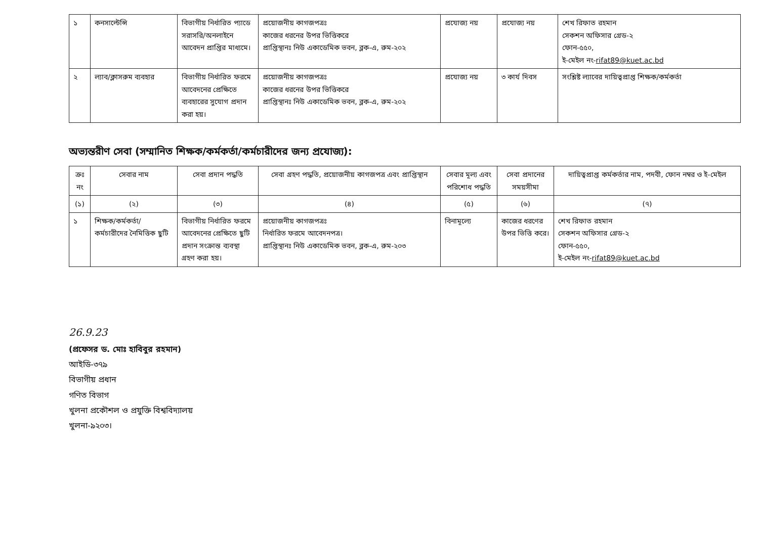| ১ | কনসাল্টেন্সি | বিভাগীয় নির্ধারিত প্যাডে সরাসরি/অনলাইনে আবেদন প্রাপ্তির মাধ্যমে। | প্রয়োজনীয় কাগজপত্রঃ কাজের ধরনের উপর ভিত্তিকরে প্রাপ্তিস্থানঃ নিউ একাডেমিক ভবন, ব্লক-এ, রুম-২০২ | প্রযোজ্য নয় | প্রযোজ্য নয় | শেখ রিফাত রহমান সেকশন অফিসার গ্রেড-২ ফোন-৫৫০, ই-মেইল নং- rifat89@kuet.ac.bd |
| ২ | ল্যাব/ক্লাসরুম ব্যবহার | বিভাগীয় নির্ধারিত ফরমে আবেদনের প্রেক্ষিতে ব্যবহারের সুযোগ প্রদান করা হয়। | প্রয়োজনীয় কাগজপত্রঃ কাজের ধরনের উপর ভিত্তিকরে প্রাপ্তিস্থানঃ নিউ একাডেমিক ভবন, ব্লক-এ, রুম-২০২ | প্রযোজ্য নয় | ৩ কার্য দিবস | সংশ্লিষ্ট ল্যাবের দায়িত্বপ্রাপ্ত শিক্ষক/কর্মকর্তা |
অভ্যন্তরীণ সেবা (সম্মানিত শিক্ষক/কর্মকর্তা/কর্মচারীদের জন্য প্রযোজ্য):
| ক্রঃ নং | সেবার নাম | সেবা প্রদান পদ্ধতি | সেবা গ্রহণ পদ্ধতি, প্রয়োজনীয় কাগজপত্র এবং প্রাপ্তিস্থান | সেবার মূল্য এবং পরিশোধ পদ্ধতি | সেবা প্রদানের সময়সীমা | দায়িত্বপ্রাপ্ত কর্মকর্তার নাম, পদবী, ফোন নম্বর ও ই-মেইল |
| --- | --- | --- | --- | --- | --- | --- |
| (১) | (২) | (৩) | (৪) | (৫) | (৬) | (৭) |
| ১ | শিক্ষক/কর্মকর্তা/ কর্মচারীদের নৈমিত্তিক ছুটি | বিভাগীয় নির্ধারিত ফরমে আবেদনের প্রেক্ষিতে ছুটি প্রদান সংক্রান্ত ব্যবস্থা গ্রহণ করা হয়। | প্রয়োজনীয় কাগজপত্রঃ নির্ধারিত ফরমে আবেদনপত্র। প্রাপ্তিস্থানঃ নিউ একাডেমিক ভবন, ব্লক-এ, রুম-২০৩ | বিনামূল্যে | কাজের ধরণের উপর ভিত্তি করে। | শেখ রিফাত রহমান সেকশন অফিসার গ্রেড-২ ফোন-৫৫০, ই-মেইল নং- rifat89@kuet.ac.bd |
26.9.23
(প্রফেসর ড. মোঃ হাবিবুর রহমান)
আইডি-৩৭৯
বিভাগীয় প্রধান
গণিত বিভাগ
খুলনা প্রকৌশল ও প্রযুক্তি বিশ্ববিদ্যালয়
খুলনা-৯২০৩।